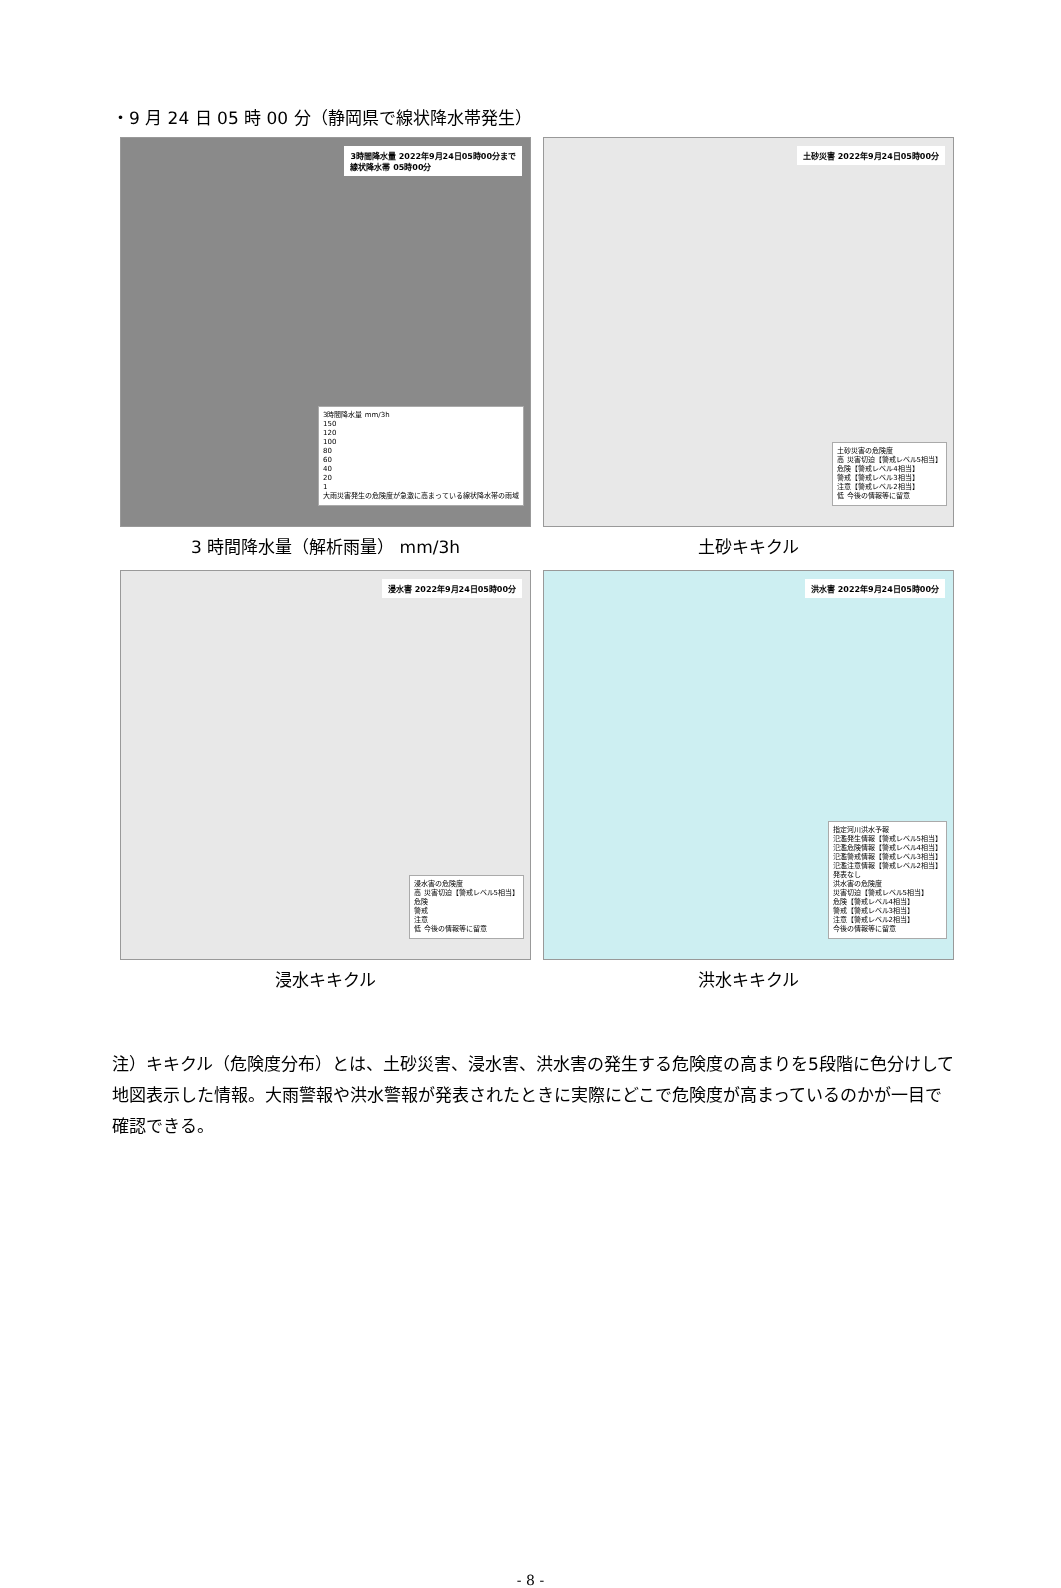・9 月 24 日 05 時 00 分（静岡県で線状降水帯発生）
3時間降水量 2022年9月24日05時00分まで
線状降水帯 05時00分
3時間降水量 mm/3h
150
120
100
80
60
40
20
1
大雨災害発生の危険度が急激に高まっている線状降水帯の雨域
3 時間降水量（解析雨量） mm/3h
土砂災害 2022年9月24日05時00分
土砂災害の危険度
高 災害切迫【警戒レベル5相当】
危険【警戒レベル4相当】
警戒【警戒レベル3相当】
注意【警戒レベル2相当】
低 今後の情報等に留意
土砂キキクル
浸水害 2022年9月24日05時00分
浸水害の危険度
高 災害切迫【警戒レベル5相当】
危険
警戒
注意
低 今後の情報等に留意
浸水キキクル
洪水害 2022年9月24日05時00分
指定河川洪水予報
氾濫発生情報【警戒レベル5相当】
氾濫危険情報【警戒レベル4相当】
氾濫警戒情報【警戒レベル3相当】
氾濫注意情報【警戒レベル2相当】
発表なし
洪水害の危険度
災害切迫【警戒レベル5相当】
危険【警戒レベル4相当】
警戒【警戒レベル3相当】
注意【警戒レベル2相当】
今後の情報等に留意
洪水キキクル
注）キキクル（危険度分布）とは、土砂災害、浸水害、洪水害の発生する危険度の高まりを5段階に色分けして地図表示した情報。大雨警報や洪水警報が発表されたときに実際にどこで危険度が高まっているのかが一目で確認できる。
- 8 -